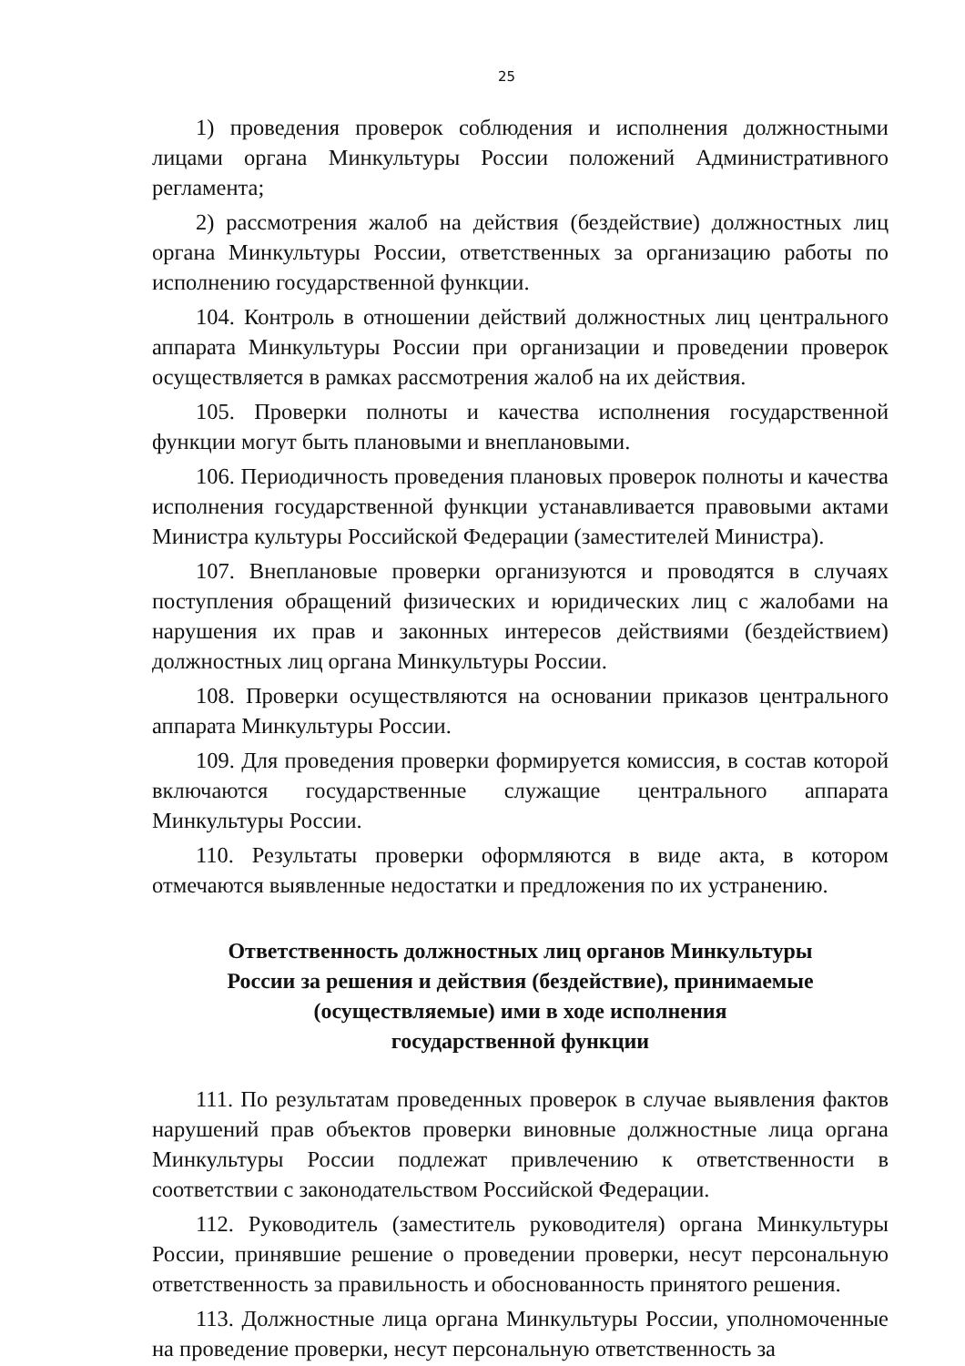25
1) проведения проверок соблюдения и исполнения должностными лицами органа Минкультуры России положений Административного регламента;
2) рассмотрения жалоб на действия (бездействие) должностных лиц органа Минкультуры России, ответственных за организацию работы по исполнению государственной функции.
104. Контроль в отношении действий должностных лиц центрального аппарата Минкультуры России при организации и проведении проверок осуществляется в рамках рассмотрения жалоб на их действия.
105. Проверки полноты и качества исполнения государственной функции могут быть плановыми и внеплановыми.
106. Периодичность проведения плановых проверок полноты и качества исполнения государственной функции устанавливается правовыми актами Министра культуры Российской Федерации (заместителей Министра).
107. Внеплановые проверки организуются и проводятся в случаях поступления обращений физических и юридических лиц с жалобами на нарушения их прав и законных интересов действиями (бездействием) должностных лиц органа Минкультуры России.
108. Проверки осуществляются на основании приказов центрального аппарата Минкультуры России.
109. Для проведения проверки формируется комиссия, в состав которой включаются государственные служащие центрального аппарата Минкультуры России.
110. Результаты проверки оформляются в виде акта, в котором отмечаются выявленные недостатки и предложения по их устранению.
Ответственность должностных лиц органов Минкультуры
России за решения и действия (бездействие), принимаемые
(осуществляемые) ими в ходе исполнения
государственной функции
111. По результатам проведенных проверок в случае выявления фактов нарушений прав объектов проверки виновные должностные лица органа Минкультуры России подлежат привлечению к ответственности в соответствии с законодательством Российской Федерации.
112. Руководитель (заместитель руководителя) органа Минкультуры России, принявшие решение о проведении проверки, несут персональную ответственность за правильность и обоснованность принятого решения.
113. Должностные лица органа Минкультуры России, уполномоченные на проведение проверки, несут персональную ответственность за